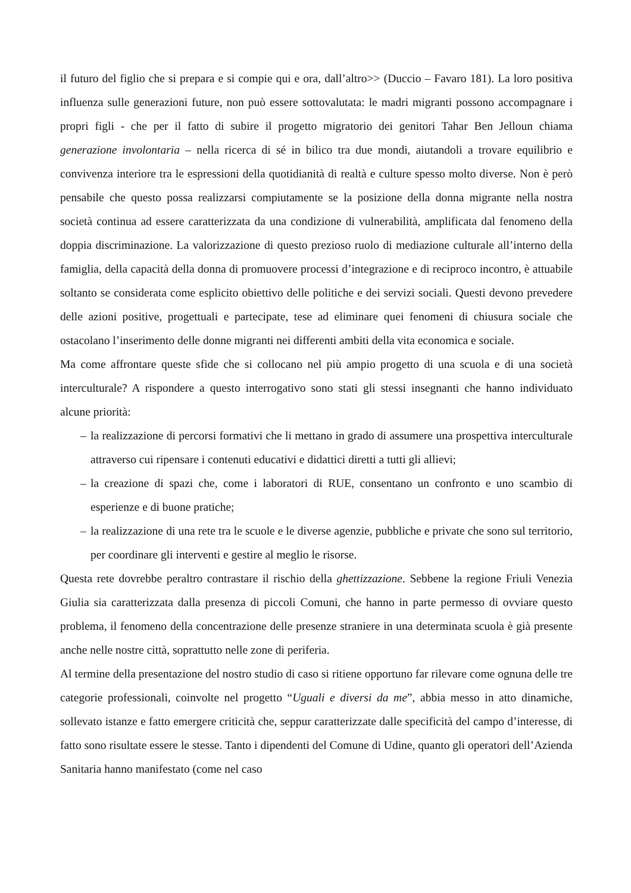il futuro del figlio che si prepara e si compie qui e ora, dall’altro>> (Duccio – Favaro 181). La loro positiva influenza sulle generazioni future, non può essere sottovalutata: le madri migranti possono accompagnare i propri figli - che per il fatto di subire il progetto migratorio dei genitori Tahar Ben Jelloun chiama generazione involontaria – nella ricerca di sé in bilico tra due mondi, aiutandoli a trovare equilibrio e convivenza interiore tra le espressioni della quotidianità di realtà e culture spesso molto diverse. Non è però pensabile che questo possa realizzarsi compiutamente se la posizione della donna migrante nella nostra società continua ad essere caratterizzata da una condizione di vulnerabilità, amplificata dal fenomeno della doppia discriminazione. La valorizzazione di questo prezioso ruolo di mediazione culturale all’interno della famiglia, della capacità della donna di promuovere processi d’integrazione e di reciproco incontro, è attuabile soltanto se considerata come esplicito obiettivo delle politiche e dei servizi sociali. Questi devono prevedere delle azioni positive, progettuali e partecipate, tese ad eliminare quei fenomeni di chiusura sociale che ostacolano l’inserimento delle donne migranti nei differenti ambiti della vita economica e sociale.
Ma come affrontare queste sfide che si collocano nel più ampio progetto di una scuola e di una società interculturale? A rispondere a questo interrogativo sono stati gli stessi insegnanti che hanno individuato alcune priorità:
– la realizzazione di percorsi formativi che li mettano in grado di assumere una prospettiva interculturale attraverso cui ripensare i contenuti educativi e didattici diretti a tutti gli allievi;
– la creazione di spazi che, come i laboratori di RUE, consentano un confronto e uno scambio di esperienze e di buone pratiche;
– la realizzazione di una rete tra le scuole e le diverse agenzie, pubbliche e private che sono sul territorio, per coordinare gli interventi e gestire al meglio le risorse.
Questa rete dovrebbe peraltro contrastare il rischio della ghettizzazione. Sebbene la regione Friuli Venezia Giulia sia caratterizzata dalla presenza di piccoli Comuni, che hanno in parte permesso di ovviare questo problema, il fenomeno della concentrazione delle presenze straniere in una determinata scuola è già presente anche nelle nostre città, soprattutto nelle zone di periferia.
Al termine della presentazione del nostro studio di caso si ritiene opportuno far rilevare come ognuna delle tre categorie professionali, coinvolte nel progetto “Uguali e diversi da me”, abbia messo in atto dinamiche, sollevato istanze e fatto emergere criticità che, seppur caratterizzate dalle specificità del campo d’interesse, di fatto sono risultate essere le stesse. Tanto i dipendenti del Comune di Udine, quanto gli operatori dell’Azienda Sanitaria hanno manifestato (come nel caso